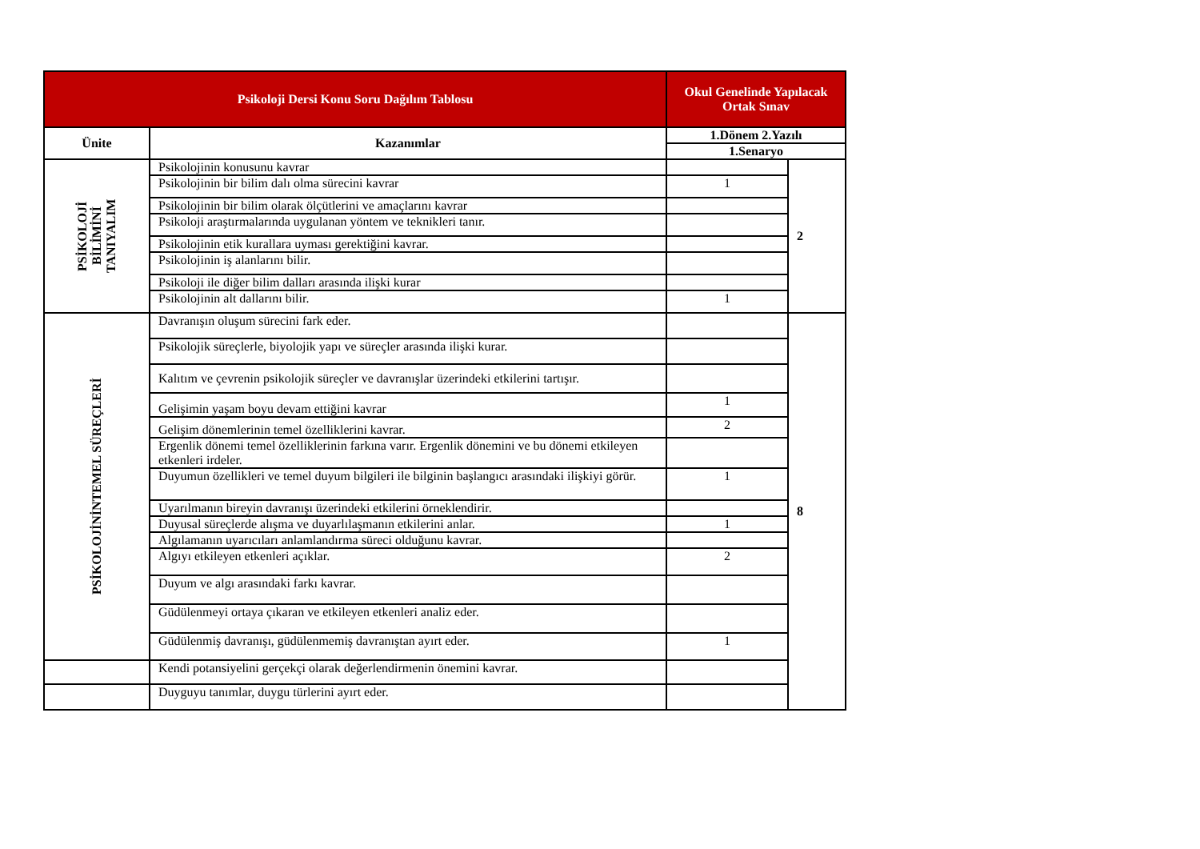| Psikoloji Dersi Konu Soru Dağılım Tablosu | | Okul Genelinde Yapılacak Ortak Sınav | |
| --- | --- | --- | --- |
| Ünite | Kazanımlar | 1.Dönem 2.Yazılı | |
| | | 1.Senaryo | |
| PSİKOLOJİ BİLİMİNİ TANIYALIM | Psikolojinin konusunu kavrar | | 2 |
| | Psikolojinin bir bilim dalı olma sürecini kavrar | 1 | |
| | Psikolojinin bir bilim olarak ölçütlerini ve amaçlarını kavrar | | |
| | Psikoloji araştırmalarında uygulanan yöntem ve teknikleri tanır. | | |
| | Psikolojinin etik kurallara uyması gerektiğini kavrar. | | |
| | Psikolojinin iş alanlarını bilir. | | |
| | Psikoloji ile diğer bilim dalları arasında ilişki kurar | | |
| | Psikolojinin alt dallarını bilir. | 1 | |
| PSİKOLOJİNİNTEMEL SÜREÇLERİ | Davranışın oluşum sürecini fark eder. | | 8 |
| | Psikolojik süreçlerle, biyolojik yapı ve süreçler arasında ilişki kurar. | | |
| | Kalıtım ve çevrenin psikolojik süreçler ve davranışlar üzerindeki etkilerini tartışır. | | |
| | Gelişimin yaşam boyu devam ettiğini kavrar | 1 | |
| | Gelişim dönemlerinin temel özelliklerini kavrar. | 2 | |
| | Ergenlik dönemi temel özelliklerinin farkına varır. Ergenlik dönemini ve bu dönemi etkileyen etkenleri irdeler. | | |
| | Duyumun özellikleri ve temel duyum bilgileri ile bilginin başlangıcı arasındaki ilişkiyi görür. | 1 | |
| | Uyarılmanın bireyin davranışı üzerindeki etkilerini örneklendirir. | | |
| | Duyusal süreçlerde alışma ve duyarlılaşmanın etkilerini anlar. | 1 | |
| | Algılamanın uyarıcıları anlamlandırma süreci olduğunu kavrar. | | |
| | Algıyı etkileyen etkenleri açıklar. | 2 | |
| | Duyum ve algı arasındaki farkı kavrar. | | |
| | Güdülenmeyi ortaya çıkaran ve etkileyen etkenleri analiz eder. | | |
| | Güdülenmiş davranışı, güdülenmemiş davranıştan ayırt eder. | 1 | |
| | Kendi potansiyelini gerçekçi olarak değerlendirmenin önemini kavrar. | | |
| | Duyguyu tanımlar, duygu türlerini ayırt eder. | | |